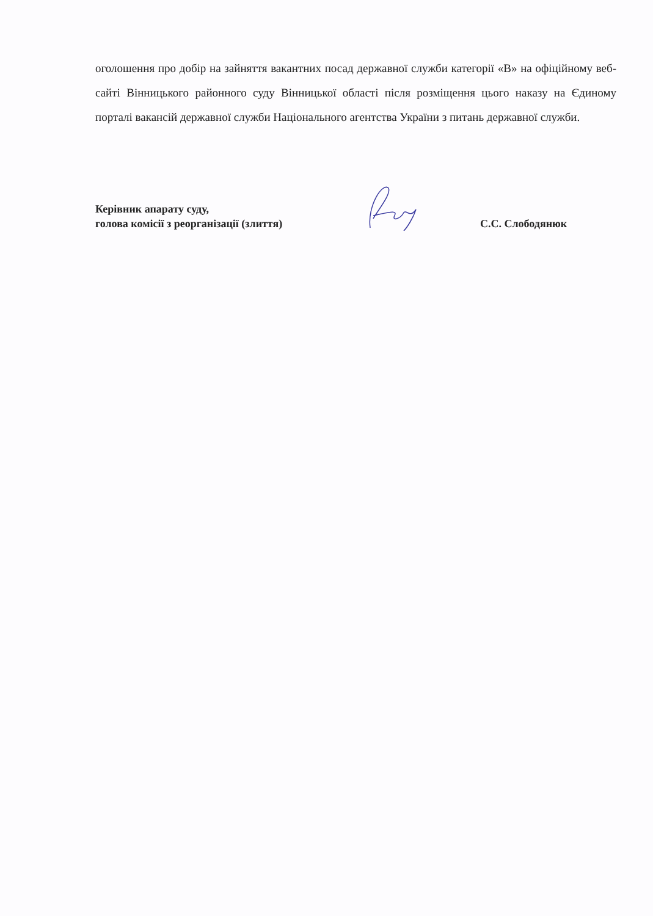оголошення про добір на зайняття вакантних посад державної служби категорії «В» на офіційному веб-сайті Вінницького районного суду Вінницької області після розміщення цього наказу на Єдиному порталі вакансій державної служби Національного агентства України з питань державної служби.
Керівник апарату суду,
голова комісії з реорганізації (злиття)
С.С. Слободянюк